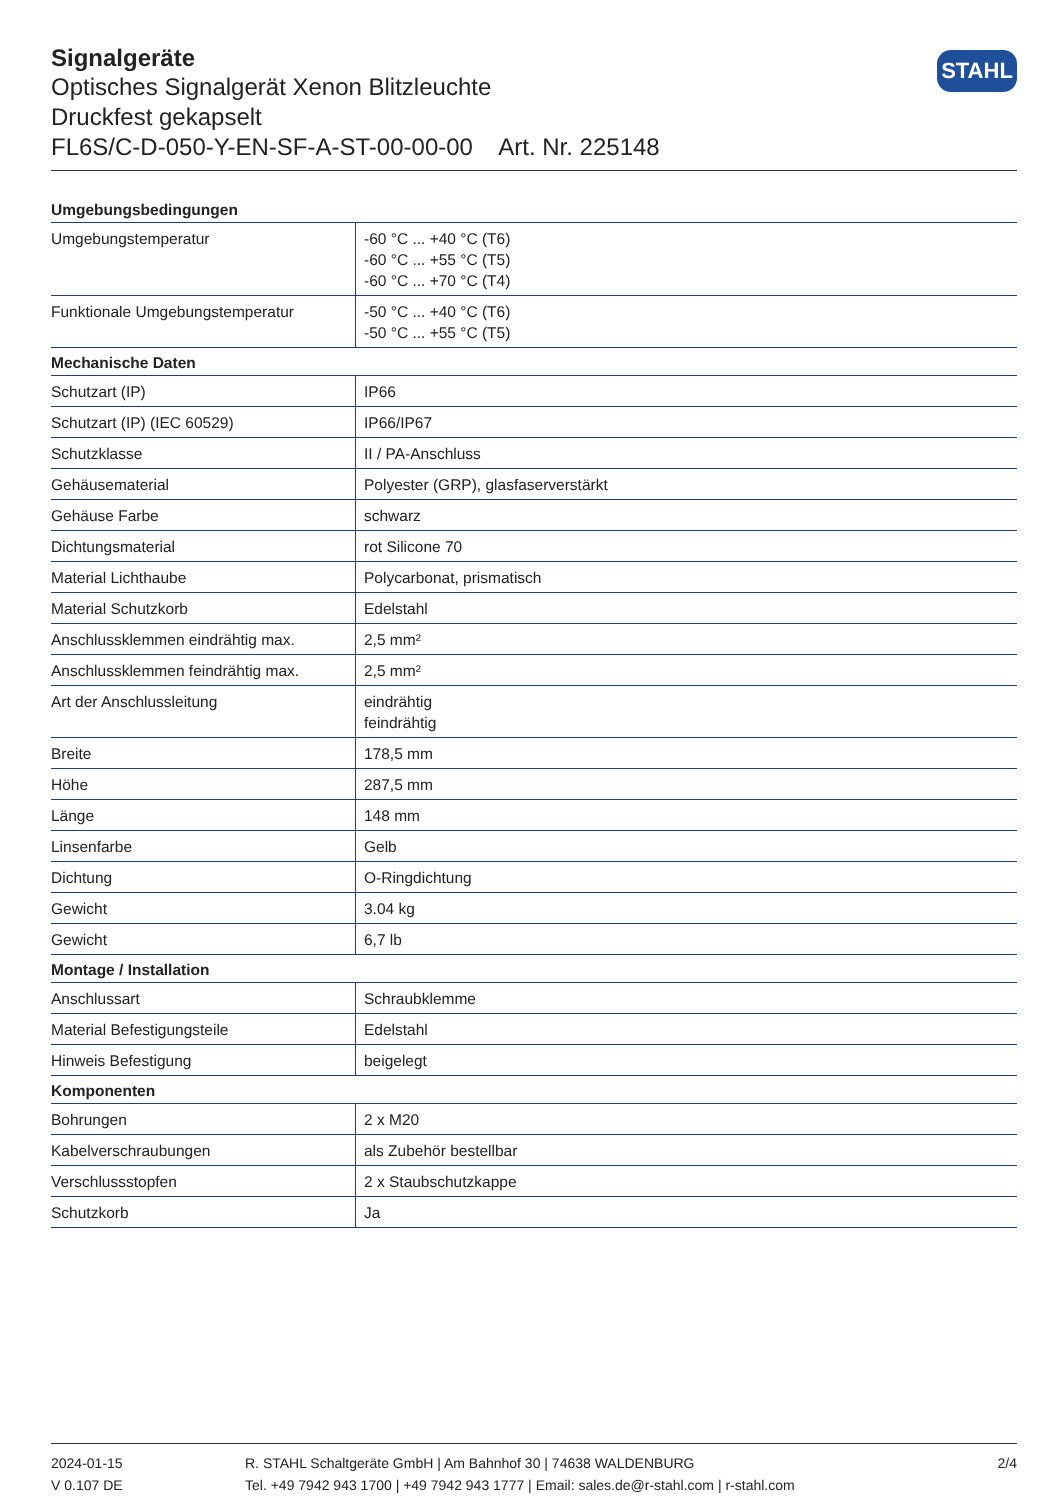STAHL
Signalgeräte
Optisches Signalgerät Xenon Blitzleuchte
Druckfest gekapselt
FL6S/C-D-050-Y-EN-SF-A-ST-00-00-00 Art. Nr. 225148
| Umgebungsbedingungen | |
| --- | --- |
| Umgebungstemperatur | -60 °C ... +40 °C (T6) -60 °C ... +55 °C (T5) -60 °C ... +70 °C (T4) |
| Funktionale Umgebungstemperatur | -50 °C ... +40 °C (T6) -50 °C ... +55 °C (T5) |
| Mechanische Daten | |
| Schutzart (IP) | IP66 |
| Schutzart (IP) (IEC 60529) | IP66/IP67 |
| Schutzklasse | II / PA-Anschluss |
| Gehäusematerial | Polyester (GRP), glasfaserverstärkt |
| Gehäuse Farbe | schwarz |
| Dichtungsmaterial | rot Silicone 70 |
| Material Lichthaube | Polycarbonat, prismatisch |
| Material Schutzkorb | Edelstahl |
| Anschlussklemmen eindrähtig max. | 2,5 mm² |
| Anschlussklemmen feindrähtig max. | 2,5 mm² |
| Art der Anschlussleitung | eindrähtig feindrähtig |
| Breite | 178,5 mm |
| Höhe | 287,5 mm |
| Länge | 148 mm |
| Linsenfarbe | Gelb |
| Dichtung | O-Ringdichtung |
| Gewicht | 3.04 kg |
| Gewicht | 6,7 lb |
| Montage / Installation | |
| Anschlussart | Schraubklemme |
| Material Befestigungsteile | Edelstahl |
| Hinweis Befestigung | beigelegt |
| Komponenten | |
| Bohrungen | 2 x M20 |
| Kabelverschraubungen | als Zubehör bestellbar |
| Verschlussstopfen | 2 x Staubschutzkappe |
| Schutzkorb | Ja |
2024-01-15
V 0.107 DE
R. STAHL Schaltgeräte GmbH | Am Bahnhof 30 | 74638 WALDENBURG
Tel. +49 7942 943 1700 | +49 7942 943 1777 | Email: sales.de@r-stahl.com | r-stahl.com
2/4